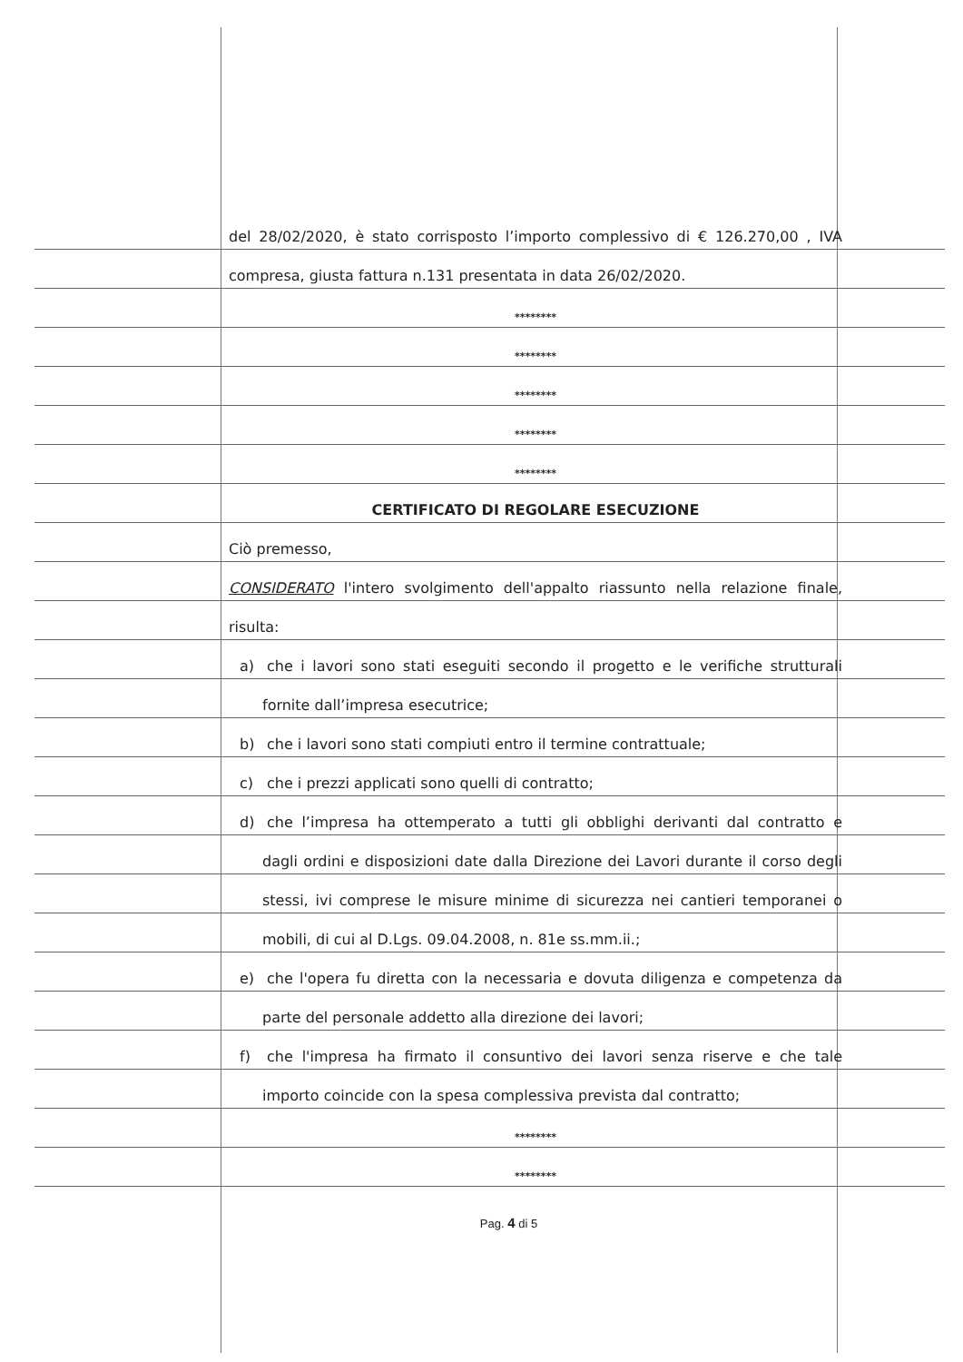del 28/02/2020, è stato corrisposto l’importo complessivo di € 126.270,00 , IVA
compresa, giusta fattura n.131 presentata in data 26/02/2020.
********
********
********
********
********
CERTIFICATO DI REGOLARE ESECUZIONE
Ciò premesso,
CONSIDERATO l'intero svolgimento dell'appalto riassunto nella relazione finale,
risulta:
a) che i lavori sono stati eseguiti secondo il progetto e le verifiche strutturali
fornite dall’impresa esecutrice;
b) che i lavori sono stati compiuti entro il termine contrattuale;
c) che i prezzi applicati sono quelli di contratto;
d) che l’impresa ha ottemperato a tutti gli obblighi derivanti dal contratto e
dagli ordini e disposizioni date dalla Direzione dei Lavori durante il corso degli
stessi, ivi comprese le misure minime di sicurezza nei cantieri temporanei o
mobili, di cui al D.Lgs. 09.04.2008, n. 81e ss.mm.ii.;
e) che l'opera fu diretta con la necessaria e dovuta diligenza e competenza da
parte del personale addetto alla direzione dei lavori;
f) che l'impresa ha firmato il consuntivo dei lavori senza riserve e che tale
importo coincide con la spesa complessiva prevista dal contratto;
********
********
Pag. 4 di 5